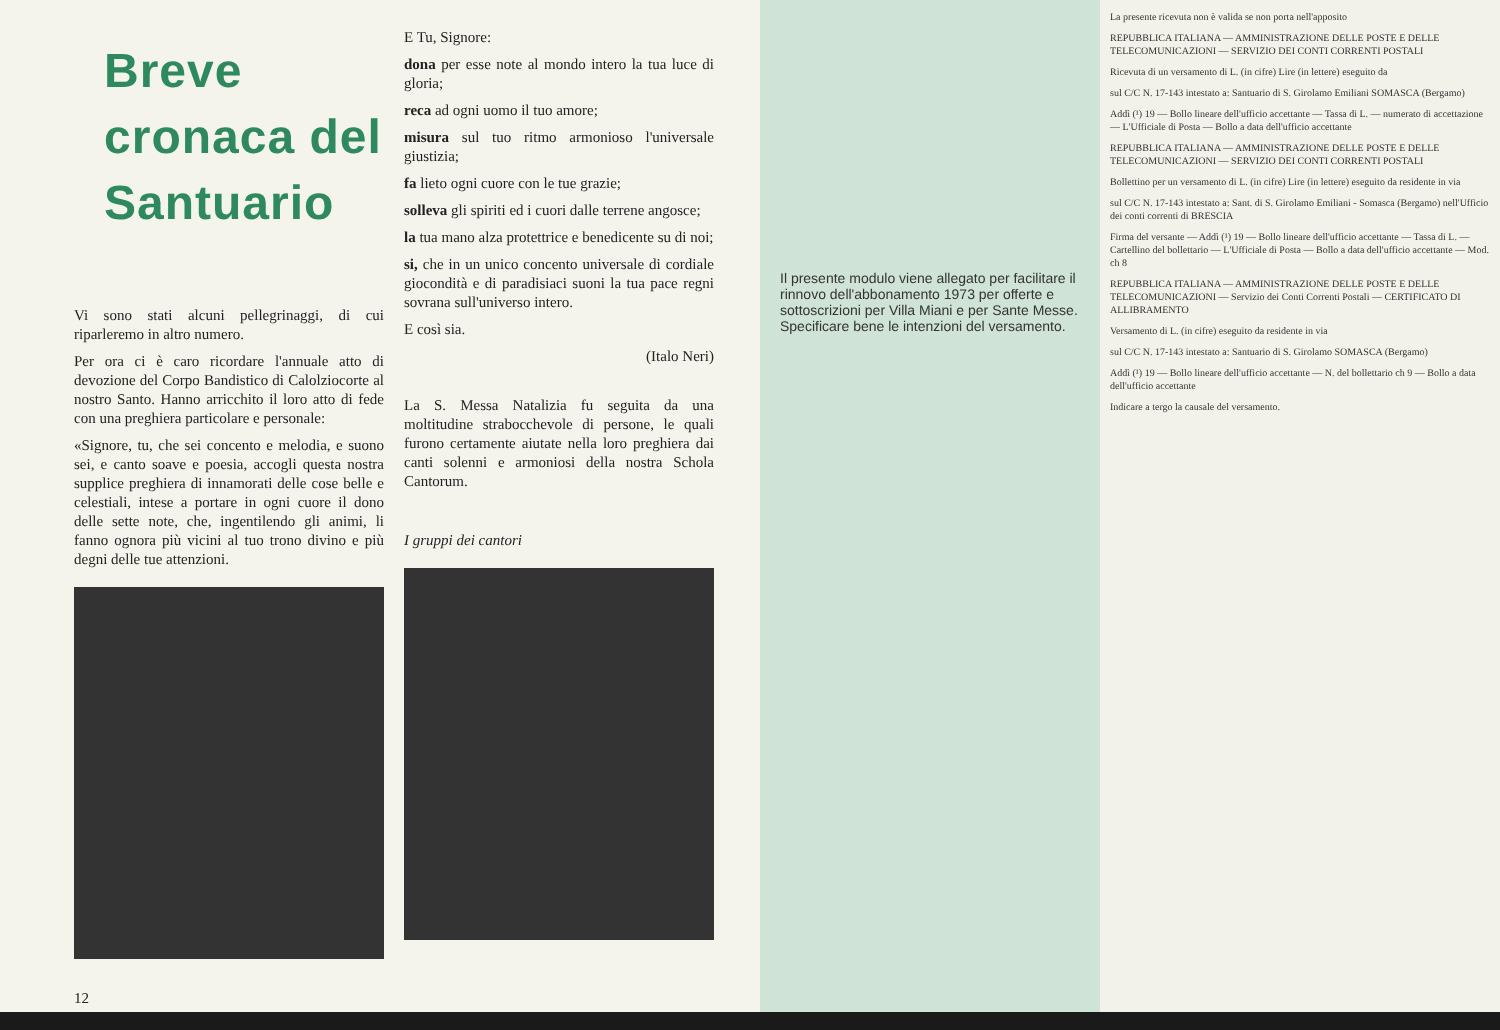Breve cronaca del Santuario
Vi sono stati alcuni pellegrinaggi, di cui riparleremo in altro numero.
Per ora ci è caro ricordare l'annuale atto di devozione del Corpo Bandistico di Calolziocorte al nostro Santo. Hanno arricchito il loro atto di fede con una preghiera particolare e personale:
«Signore, tu, che sei concento e melodia, e suono sei, e canto soave e poesia, accogli questa nostra supplice preghiera di innamorati delle cose belle e celestiali, intese a portare in ogni cuore il dono delle sette note, che, ingentilendo gli animi, li fanno ognora più vicini al tuo trono divino e più degni delle tue attenzioni.
12
E Tu, Signore:
dona per esse note al mondo intero la tua luce di gloria;
reca ad ogni uomo il tuo amore;
misura sul tuo ritmo armonioso l'universale giustizia;
fa lieto ogni cuore con le tue grazie;
solleva gli spiriti ed i cuori dalle terrene angosce;
la tua mano alza protettrice e benedicente su di noi;
si, che in un unico concento universale di cordiale giocondità e di paradisiaci suoni la tua pace regni sovrana sull'universo intero.
E così sia.
(Italo Neri)
La S. Messa Natalizia fu seguita da una moltitudine strabocchevole di persone, le quali furono certamente aiutate nella loro preghiera dai canti solenni e armoniosi della nostra Schola Cantorum.
I gruppi dei cantori
Il presente modulo viene allegato per facilitare il rinnovo dell'abbonamento 1973 per offerte e sottoscrizioni per Villa Miani e per Sante Messe. Specificare bene le intenzioni del versamento.
La presente ricevuta non è valida se non porta nell'apposito
REPUBBLICA ITALIANA — AMMINISTRAZIONE DELLE POSTE E DELLE TELECOMUNICAZIONI — SERVIZIO DEI CONTI CORRENTI POSTALI
Ricevuta di un versamento di L. (in cifre) Lire (in lettere) eseguito da
sul C/C N. 17-143 intestato a: Santuario di S. Girolamo Emiliani SOMASCA (Bergamo)
Addì (¹) 19 — Bollo lineare dell'ufficio accettante — Tassa di L. — numerato di accettazione — L'Ufficiale di Posta — Bollo a data dell'ufficio accettante
REPUBBLICA ITALIANA — AMMINISTRAZIONE DELLE POSTE E DELLE TELECOMUNICAZIONI — SERVIZIO DEI CONTI CORRENTI POSTALI
Bollettino per un versamento di L. (in cifre) Lire (in lettere) eseguito da residente in via
sul C/C N. 17-143 intestato a: Sant. di S. Girolamo Emiliani - Somasca (Bergamo) nell'Ufficio dei conti correnti di BRESCIA
Firma del versante — Addì (¹) 19 — Bollo lineare dell'ufficio accettante — Tassa di L. — Cartellino del bollettario — L'Ufficiale di Posta — Bollo a data dell'ufficio accettante — Mod. ch 8
REPUBBLICA ITALIANA — AMMINISTRAZIONE DELLE POSTE E DELLE TELECOMUNICAZIONI — Servizio dei Conti Correnti Postali — CERTIFICATO DI ALLIBRAMENTO
Versamento di L. (in cifre) eseguito da residente in via
sul C/C N. 17-143 intestato a: Santuario di S. Girolamo SOMASCA (Bergamo)
Addì (¹) 19 — Bollo lineare dell'ufficio accettante — N. del bollettario ch 9 — Bollo a data dell'ufficio accettante
Indicare a tergo la causale del versamento.